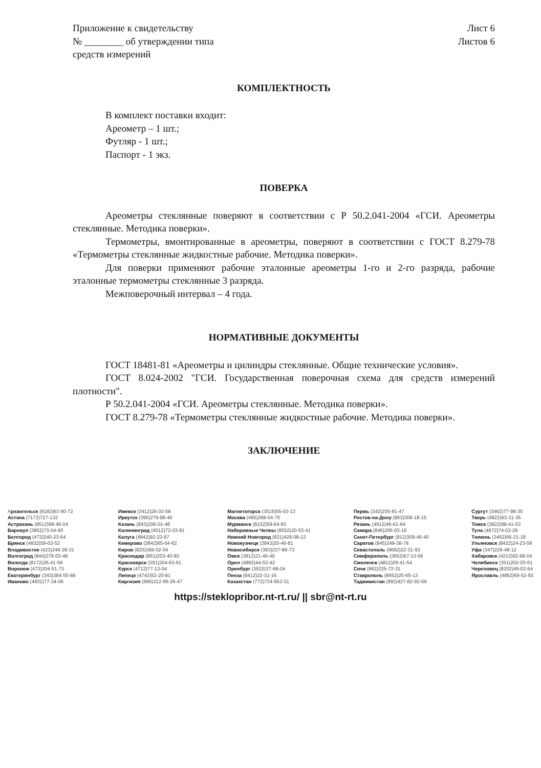Приложение к свидетельству
№ ________ об утверждении типа
средств измерений
Лист 6
Листов 6
КОМПЛЕКТНОСТЬ
В комплект поставки входит:
Ареометр – 1 шт.;
Футляр - 1 шт.;
Паспорт - 1 экз.
ПОВЕРКА
Ареометры стеклянные поверяют в соответствии с Р 50.2.041-2004 «ГСИ. Ареометры стеклянные. Методика поверки».
Термометры, вмонтированные в ареометры, поверяют в соответствии с ГОСТ 8.279-78 «Термометры стеклянные жидкостные рабочие. Методика поверки».
Для поверки применяют рабочие эталонные ареометры 1-го и 2-го разряда, рабочие эталонные термометры стеклянные 3 разряда.
Межповерочный интервал – 4 года.
НОРМАТИВНЫЕ ДОКУМЕНТЫ
ГОСТ 18481-81 «Ареометры и цилиндры стеклянные. Общие технические условия».
ГОСТ 8.024-2002 "ГСИ. Государственная поверочная схема для средств измерений плотности".
Р 50.2.041-2004 «ГСИ. Ареометры стеклянные. Методика поверки».
ГОСТ 8.279-78 «Термометры стеклянные жидкостные рабочие. Методика поверки».
ЗАКЛЮЧЕНИЕ
Архангельск (8182)63-90-72
Астана (7172)727-132
Астрахань (8512)99-46-04
Барнаул (3852)73-04-60
Белгород (4722)40-23-64
Брянск (4832)59-03-52
Владивосток (423)249-28-31
Волгоград (844)278-03-48
Вологда (8172)26-41-59
Воронеж (473)204-51-73
Екатеринбург (343)384-55-89
Иваново (4932)77-34-06
Ижевск (3412)26-03-58
Иркутск (395)279-98-46
Казань (843)206-01-48
Калининград (4012)72-03-81
Калуга (4842)92-23-67
Кемерово (3842)65-04-62
Киров (8332)68-02-04
Краснодар (861)203-40-90
Красноярск (391)204-63-61
Курск (4712)77-13-04
Липецк (4742)52-20-81
Киргизия (996)312-96-26-47
Магнитогорск (3519)55-03-13
Москва (495)268-04-70
Мурманск (8152)59-64-93
Набережные Челны (8552)20-53-41
Нижний Новгород (831)429-08-12
Новокузнецк (3843)20-46-81
Новосибирск (383)227-86-73
Омск (3812)21-46-40
Орел (4862)44-53-42
Оренбург (3532)37-68-04
Пенза (8412)22-31-16
Казахстан (772)734-952-31
Пермь (342)205-81-47
Ростов-на-Дону (863)308-18-15
Рязань (4912)46-61-64
Самара (846)206-03-16
Санкт-Петербург (812)309-46-40
Саратов (845)249-38-78
Севастополь (8692)22-31-93
Симферополь (3652)67-13-56
Смоленск (4812)29-41-54
Сочи (862)225-72-31
Ставрополь (8652)20-65-13
Таджикистан (992)427-82-92-69
Сургут (3462)77-98-35
Тверь (4822)63-31-35
Томск (3822)98-41-53
Тула (4872)74-02-29
Тюмень (3452)66-21-18
Ульяновск (8422)24-23-59
Уфа (347)229-48-12
Хабаровск (4212)92-98-04
Челябинск (351)202-03-61
Череповец (8202)49-02-64
Ярославль (4852)69-52-93
https://steklopribor.nt-rt.ru/ || sbr@nt-rt.ru